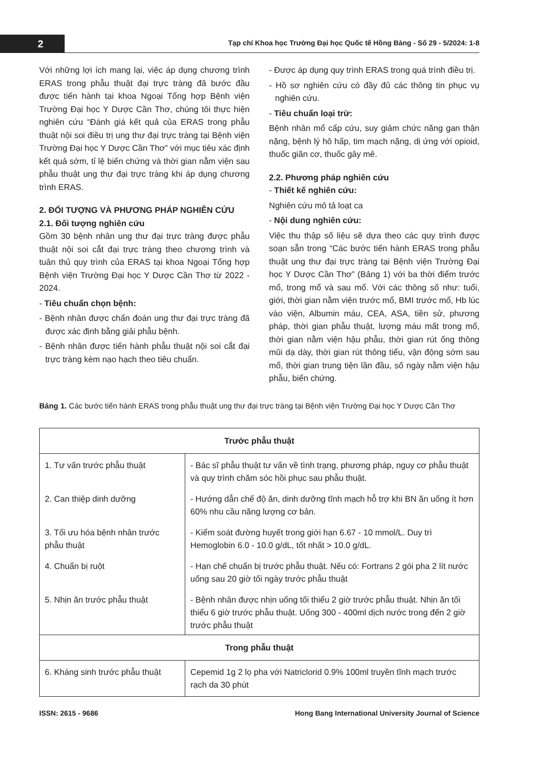2
Tạp chí Khoa học Trường Đại học Quốc tế Hồng Bàng - Số 29 - 5/2024: 1-8
Với những lợi ích mang lại, việc áp dụng chương trình ERAS trong phẫu thuật đại trực tràng đã bước đầu được tiến hành tại khoa Ngoại Tổng hợp Bệnh viện Trường Đại học Y Dược Cần Thơ, chúng tôi thực hiện nghiên cứu “Đánh giá kết quả của ERAS trong phẫu thuật nội soi điều trị ung thư đại trực tràng tại Bệnh viện Trường Đại học Y Dược Cần Thơ” với mục tiêu xác định kết quả sớm, tỉ lệ biến chứng và thời gian nằm viện sau phẫu thuật ung thư đại trực tràng khi áp dụng chương trình ERAS.
2. ĐỐI TƯỢNG VÀ PHƯƠNG PHÁP NGHIÊN CỨU
2.1. Đối tượng nghiên cứu
Gồm 30 bệnh nhân ung thư đại trực tràng được phẫu thuật nội soi cắt đại trực tràng theo chương trình và tuân thủ quy trình của ERAS tại khoa Ngoại Tổng hợp Bệnh viện Trường Đại học Y Dược Cần Thơ từ 2022 - 2024.
- Tiêu chuẩn chọn bệnh:
- Bệnh nhân được chẩn đoán ung thư đại trực tràng đã được xác định bằng giải phẫu bệnh.
- Bệnh nhân được tiến hành phẫu thuật nội soi cắt đại trực tràng kèm nạo hạch theo tiêu chuẩn.
- Được áp dụng quy trình ERAS trong quá trình điều trị.
- Hồ sơ nghiên cứu có đầy đủ các thông tin phục vụ nghiên cứu.
- Tiêu chuẩn loại trừ:
Bệnh nhân mổ cấp cứu, suy giảm chức năng gan thận nặng, bệnh lý hô hấp, tim mạch nặng, dị ứng với opioid, thuốc giãn cơ, thuốc gây mê.
2.2. Phương pháp nghiên cứu
- Thiết kế nghiên cứu:
Nghiên cứu mô tả loạt ca
- Nội dung nghiên cứu:
Việc thu thập số liệu sẽ dựa theo các quy trình được soạn sẵn trong “Các bước tiến hành ERAS trong phẫu thuật ung thư đại trực tràng tại Bệnh viện Trường Đại học Y Dược Cần Thơ” (Bảng 1) với ba thời điểm trước mổ, trong mổ và sau mổ. Với các thông số như: tuổi, giới, thời gian nằm viện trước mổ, BMI trước mổ, Hb lúc vào viện, Albumin máu, CEA, ASA, tiền sử, phương pháp, thời gian phẫu thuật, lượng máu mất trong mổ, thời gian nằm viện hậu phẫu, thời gian rút ống thông mũi dạ dày, thời gian rút thông tiểu, vận động sớm sau mổ, thời gian trung tiện lần đầu, số ngày nằm viện hậu phẫu, biến chứng.
Bảng 1. Các bước tiến hành ERAS trong phẫu thuật ung thư đại trực tràng tại Bệnh viện Trường Đại học Y Dược Cần Thơ
| Trước phẫu thuật | |
| --- | --- |
| 1. Tư vấn trước phẫu thuật | - Bác sĩ phẫu thuật tư vấn về tình trạng, phương pháp, nguy cơ phẫu thuật và quy trình chăm sóc hồi phục sau phẫu thuật. |
| 2. Can thiệp dinh dưỡng | - Hướng dẫn chế độ ăn, dinh dưỡng tĩnh mạch hỗ trợ khi BN ăn uống ít hơn 60% nhu cầu năng lượng cơ bản. |
| 3. Tối ưu hóa bệnh nhân trước phẫu thuật | - Kiểm soát đường huyết trong giới hạn 6.67 - 10 mmol/L. Duy trì Hemoglobin 6.0 - 10.0 g/dL, tốt nhất > 10.0 g/dL. |
| 4. Chuẩn bị ruột | - Hạn chế chuẩn bị trước phẫu thuật. Nếu có: Fortrans 2 gói pha 2 lít nước uống sau 20 giờ tối ngày trước phẫu thuật |
| 5. Nhịn ăn trước phẫu thuật | - Bệnh nhân được nhịn uống tối thiểu 2 giờ trước phẫu thuật. Nhịn ăn tối thiểu 6 giờ trước phẫu thuật. Uống 300 - 400ml dịch nước trong đến 2 giờ trước phẫu thuật |
| Trong phẫu thuật | |
| 6. Kháng sinh trước phẫu thuật | Cepemid 1g 2 lọ pha với Natriclorid 0.9% 100ml truyền tĩnh mạch trước rạch da 30 phút |
ISSN: 2615 - 9686 Hong Bang International University Journal of Science